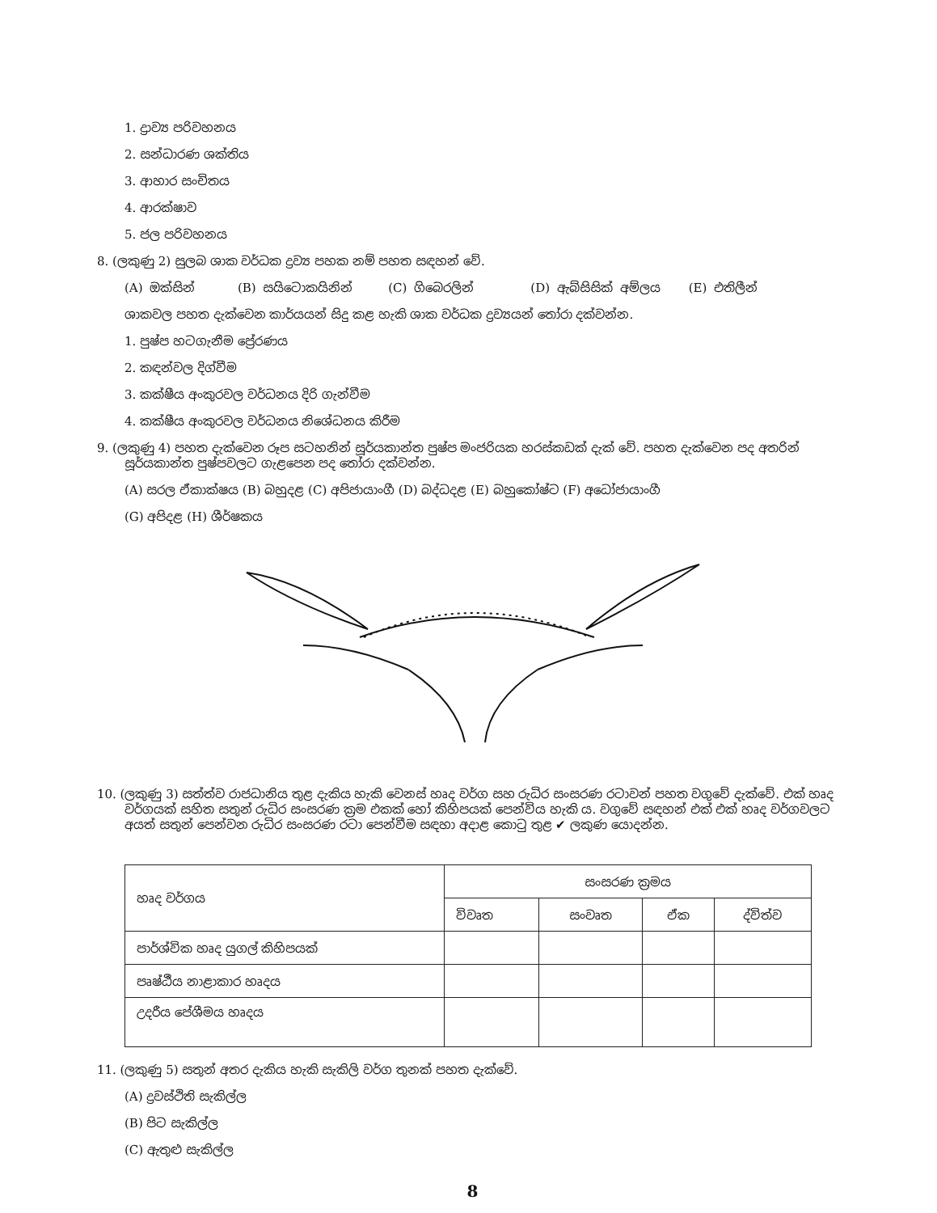1. ද්‍රාව්‍ය පරිවහනය
2. සන්ධාරණ ශක්තිය
3. ආහාර සංචිතය
4. ආරක්ෂාව
5. ජල පරිවහනය
8. (ලකුණු 2) සුලබ ශාක වර්ධක ද්‍රව්‍ය පහක නම් පහත සඳහන් වේ.
(A) ඔක්සින් (B) සයිටොකයිනින් (C) ගිබෙරලින් (D) ඇබ්සිසික් අම්ලය (E) එතිලීන්
ශාකවල පහත දැක්වෙන කාර්යයන් සිදු කළ හැකි ශාක වර්ධක ද්‍රව්‍යයන් තෝරා දක්වන්න.
1. පුෂ්ප හටගැනීම ප්‍රේරණය
2. කඳන්වල දිග්වීම
3. කක්ෂීය අංකුරවල වර්ධනය දිරි ගැන්වීම
4. කක්ෂීය අංකුරවල වර්ධනය නිශේධනය කිරීම
9. (ලකුණු 4) පහත දැක්වෙන රූප සටහනින් සූර්යකාන්ත පුෂ්ප මංජරියක හරස්කඩක් දැක් වේ. පහත දැක්වෙන පද අතරින් සූර්යකාන්ත පුෂ්පවලට ගැළපෙන පද තෝරා දක්වන්න.
(A) සරල ඒකාක්ෂය (B) බහුදළ (C) අපිජායාංගී (D) බද්ධදළ (E) බහුකෝෂ්ට (F) අධෝජායාංගී
(G) අපිදළ (H) ශීර්ෂකය
10. (ලකුණු 3) සත්ත්ව රාජධානිය තුළ දැකිය හැකි වෙනස් හෘද වර්ග සහ රුධිර සංසරණ රටාවන් පහත වගුවේ දැක්වේ. එක් හෘද වර්ගයක් සහිත සතුන් රුධිර සංසරණ ක්‍රම එකක් හෝ කිහිපයක් පෙන්විය හැකි ය. වගුවේ සඳහන් එක් එක් හෘද වර්ගවලට අයත් සතුන් පෙන්වන රුධිර සංසරණ රටා පෙන්වීම සඳහා අදාළ කොටු තුළ ✔ ලකුණ යොදන්න.
| හෘද වර්ගය | සංසරණ ක්‍රමය | | | |
| --- | --- | --- | --- | --- |
| | විවෘත | සංවෘත | ඒක | ද්විත්ව |
| පාර්ශ්වික හෘද යුගල් කිහිපයක් | | | | |
| පෘෂ්ඨීය නාළාකාර හෘදය | | | | |
| උදරීය පේශීමය හෘදය | | | | |
11. (ලකුණු 5) සතුන් අතර දැකිය හැකි සැකිලි වර්ග තුනක් පහත දැක්වේ.
(A) ද්‍රවස්ථිති සැකිල්ල
(B) පිට සැකිල්ල
(C) ඇතුළු සැකිල්ල
8